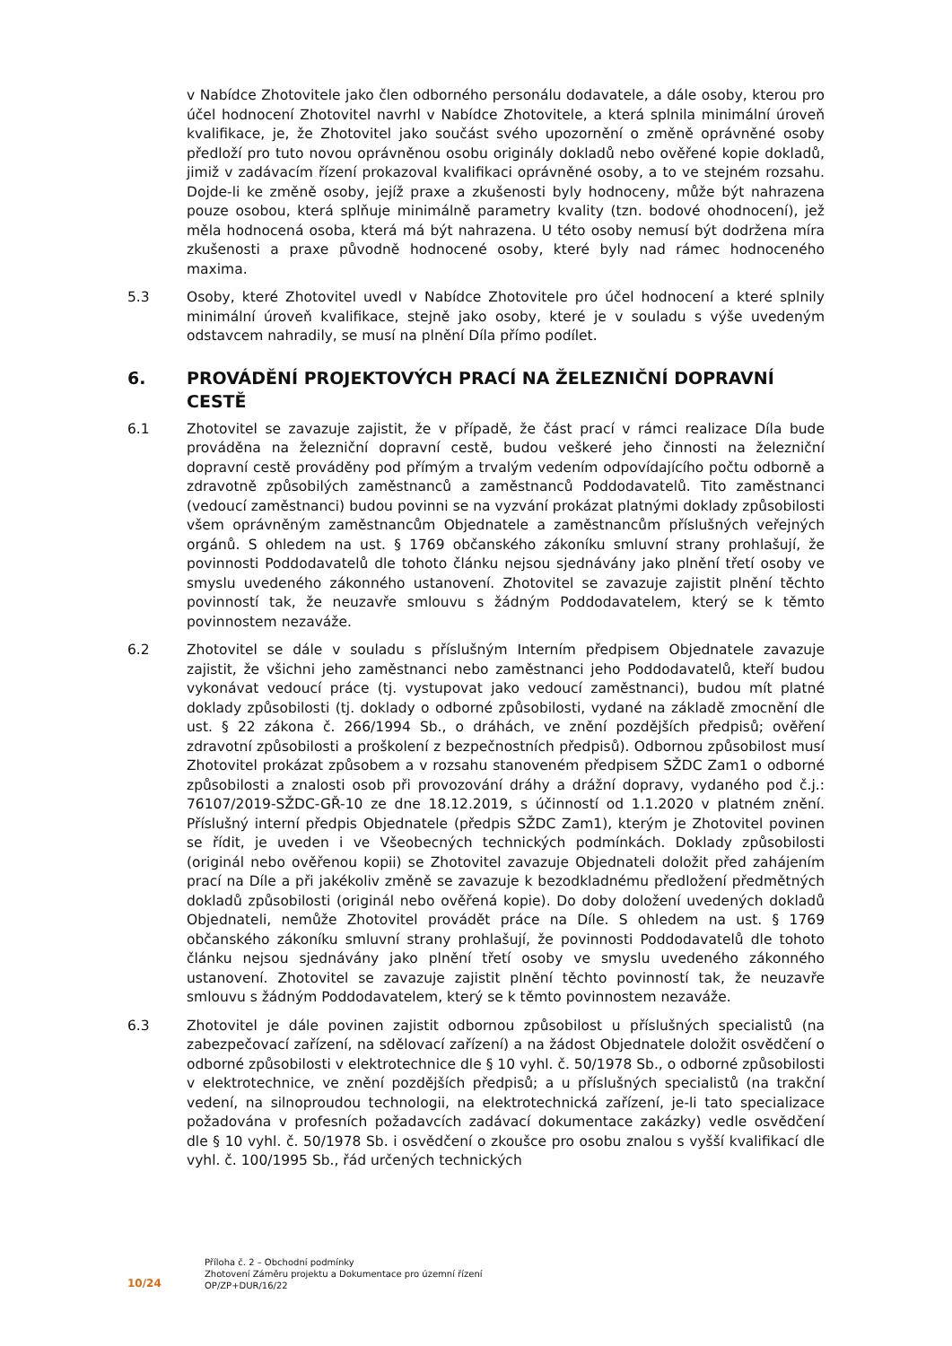v Nabídce Zhotovitele jako člen odborného personálu dodavatele, a dále osoby, kterou pro účel hodnocení Zhotovitel navrhl v Nabídce Zhotovitele, a která splnila minimální úroveň kvalifikace, je, že Zhotovitel jako součást svého upozornění o změně oprávněné osoby předloží pro tuto novou oprávněnou osobu originály dokladů nebo ověřené kopie dokladů, jimiž v zadávacím řízení prokazoval kvalifikaci oprávněné osoby, a to ve stejném rozsahu. Dojde-li ke změně osoby, jejíž praxe a zkušenosti byly hodnoceny, může být nahrazena pouze osobou, která splňuje minimálně parametry kvality (tzn. bodové ohodnocení), jež měla hodnocená osoba, která má být nahrazena. U této osoby nemusí být dodržena míra zkušenosti a praxe původně hodnocené osoby, které byly nad rámec hodnoceného maxima.
5.3 Osoby, které Zhotovitel uvedl v Nabídce Zhotovitele pro účel hodnocení a které splnily minimální úroveň kvalifikace, stejně jako osoby, které je v souladu s výše uvedeným odstavcem nahradily, se musí na plnění Díla přímo podílet.
6. PROVÁDĚNÍ PROJEKTOVÝCH PRACÍ NA ŽELEZNIČNÍ DOPRAVNÍ CESTĚ
6.1 Zhotovitel se zavazuje zajistit, že v případě, že část prací v rámci realizace Díla bude prováděna na železniční dopravní cestě, budou veškeré jeho činnosti na železniční dopravní cestě prováděny pod přímým a trvalým vedením odpovídajícího počtu odborně a zdravotně způsobilých zaměstnanců a zaměstnanců Poddodavatelů. Tito zaměstnanci (vedoucí zaměstnanci) budou povinni se na vyzvání prokázat platnými doklady způsobilosti všem oprávněným zaměstnancům Objednatele a zaměstnancům příslušných veřejných orgánů. S ohledem na ust. § 1769 občanského zákoníku smluvní strany prohlašují, že povinnosti Poddodavatelů dle tohoto článku nejsou sjednávány jako plnění třetí osoby ve smyslu uvedeného zákonného ustanovení. Zhotovitel se zavazuje zajistit plnění těchto povinností tak, že neuzavře smlouvu s žádným Poddodavatelem, který se k těmto povinnostem nezaváže.
6.2 Zhotovitel se dále v souladu s příslušným Interním předpisem Objednatele zavazuje zajistit, že všichni jeho zaměstnanci nebo zaměstnanci jeho Poddodavatelů, kteří budou vykonávat vedoucí práce (tj. vystupovat jako vedoucí zaměstnanci), budou mít platné doklady způsobilosti (tj. doklady o odborné způsobilosti, vydané na základě zmocnění dle ust. § 22 zákona č. 266/1994 Sb., o dráhách, ve znění pozdějších předpisů; ověření zdravotní způsobilosti a proškolení z bezpečnostních předpisů). Odbornou způsobilost musí Zhotovitel prokázat způsobem a v rozsahu stanoveném předpisem SŽDC Zam1 o odborné způsobilosti a znalosti osob při provozování dráhy a drážní dopravy, vydaného pod č.j.: 76107/2019-SŽDC-GŘ-10 ze dne 18.12.2019, s účinností od 1.1.2020 v platném znění. Příslušný interní předpis Objednatele (předpis SŽDC Zam1), kterým je Zhotovitel povinen se řídit, je uveden i ve Všeobecných technických podmínkách. Doklady způsobilosti (originál nebo ověřenou kopii) se Zhotovitel zavazuje Objednateli doložit před zahájením prací na Díle a při jakékoliv změně se zavazuje k bezodkladnému předložení předmětných dokladů způsobilosti (originál nebo ověřená kopie). Do doby doložení uvedených dokladů Objednateli, nemůže Zhotovitel provádět práce na Díle. S ohledem na ust. § 1769 občanského zákoníku smluvní strany prohlašují, že povinnosti Poddodavatelů dle tohoto článku nejsou sjednávány jako plnění třetí osoby ve smyslu uvedeného zákonného ustanovení. Zhotovitel se zavazuje zajistit plnění těchto povinností tak, že neuzavře smlouvu s žádným Poddodavatelem, který se k těmto povinnostem nezaváže.
6.3 Zhotovitel je dále povinen zajistit odbornou způsobilost u příslušných specialistů (na zabezpečovací zařízení, na sdělovací zařízení) a na žádost Objednatele doložit osvědčení o odborné způsobilosti v elektrotechnice dle § 10 vyhl. č. 50/1978 Sb., o odborné způsobilosti v elektrotechnice, ve znění pozdějších předpisů; a u příslušných specialistů (na trakční vedení, na silnoproudou technologii, na elektrotechnická zařízení, je-li tato specializace požadována v profesních požadavcích zadávací dokumentace zakázky) vedle osvědčení dle § 10 vyhl. č. 50/1978 Sb. i osvědčení o zkoušce pro osobu znalou s vyšší kvalifikací dle vyhl. č. 100/1995 Sb., řád určených technických
10/24
Příloha č. 2 – Obchodní podmínky
Zhotovení Záměru projektu a Dokumentace pro územní řízení
OP/ZP+DUR/16/22